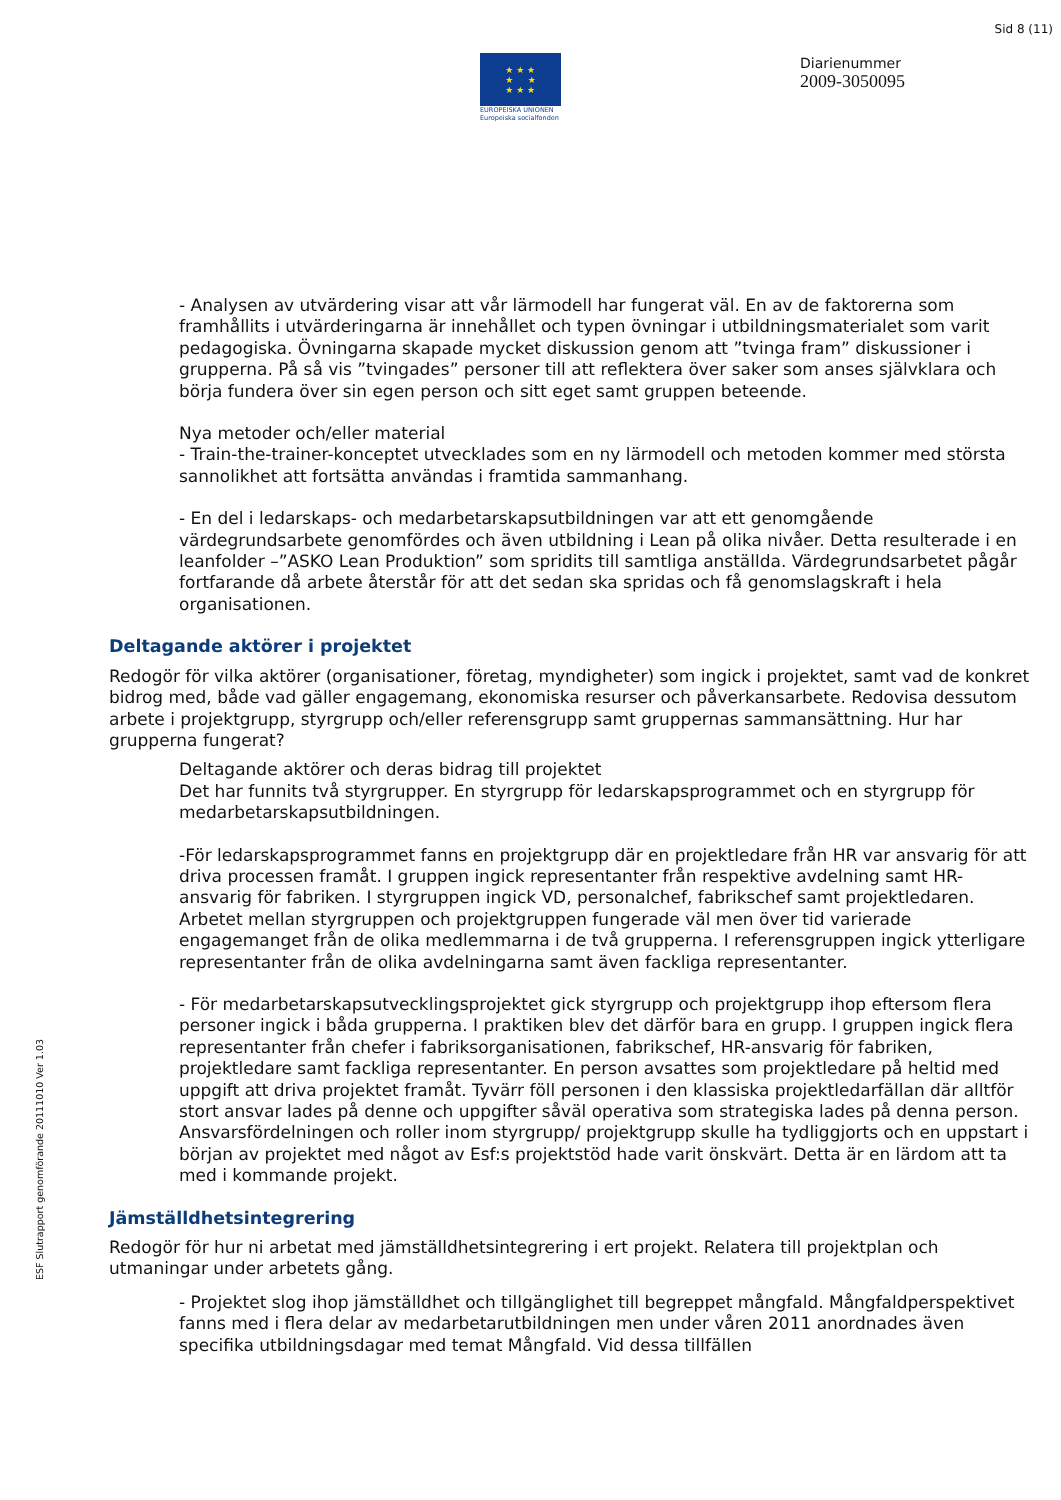Sid 8 (11)
★ ★ ★
★ ★
★ ★ ★
EUROPEISKA UNIONEN
Europeiska socialfonden
Diarienummer
2009-3050095
ESF Slutrapport genomförande 20111010 Ver 1.03
- Analysen av utvärdering visar att vår lärmodell har fungerat väl. En av de faktorerna som framhållits i utvärderingarna är innehållet och typen övningar i utbildningsmaterialet som varit pedagogiska. Övningarna skapade mycket diskussion genom att ”tvinga fram” diskussioner i grupperna. På så vis ”tvingades” personer till att reflektera över saker som anses självklara och börja fundera över sin egen person och sitt eget samt gruppen beteende.
Nya metoder och/eller material
- Train-the-trainer-konceptet utvecklades som en ny lärmodell och metoden kommer med största sannolikhet att fortsätta användas i framtida sammanhang.
- En del i ledarskaps- och medarbetarskapsutbildningen var att ett genomgående värdegrundsarbete genomfördes och även utbildning i Lean på olika nivåer. Detta resulterade i en leanfolder –”ASKO Lean Produktion” som spridits till samtliga anställda. Värdegrundsarbetet pågår fortfarande då arbete återstår för att det sedan ska spridas och få genomslagskraft i hela organisationen.
Deltagande aktörer i projektet
Redogör för vilka aktörer (organisationer, företag, myndigheter) som ingick i projektet, samt vad de konkret bidrog med, både vad gäller engagemang, ekonomiska resurser och påverkansarbete. Redovisa dessutom arbete i projektgrupp, styrgrupp och/eller referensgrupp samt gruppernas sammansättning. Hur har grupperna fungerat?
Deltagande aktörer och deras bidrag till projektet
Det har funnits två styrgrupper. En styrgrupp för ledarskapsprogrammet och en styrgrupp för medarbetarskapsutbildningen.
-För ledarskapsprogrammet fanns en projektgrupp där en projektledare från HR var ansvarig för att driva processen framåt. I gruppen ingick representanter från respektive avdelning samt HR-ansvarig för fabriken. I styrgruppen ingick VD, personalchef, fabrikschef samt projektledaren. Arbetet mellan styrgruppen och projektgruppen fungerade väl men över tid varierade engagemanget från de olika medlemmarna i de två grupperna. I referensgruppen ingick ytterligare representanter från de olika avdelningarna samt även fackliga representanter.
- För medarbetarskapsutvecklingsprojektet gick styrgrupp och projektgrupp ihop eftersom flera personer ingick i båda grupperna. I praktiken blev det därför bara en grupp. I gruppen ingick flera representanter från chefer i fabriksorganisationen, fabrikschef, HR-ansvarig för fabriken, projektledare samt fackliga representanter. En person avsattes som projektledare på heltid med uppgift att driva projektet framåt. Tyvärr föll personen i den klassiska projektledarfällan där alltför stort ansvar lades på denne och uppgifter såväl operativa som strategiska lades på denna person. Ansvarsfördelningen och roller inom styrgrupp/ projektgrupp skulle ha tydliggjorts och en uppstart i början av projektet med något av Esf:s projektstöd hade varit önskvärt. Detta är en lärdom att ta med i kommande projekt.
Jämställdhetsintegrering
Redogör för hur ni arbetat med jämställdhetsintegrering i ert projekt. Relatera till projektplan och utmaningar under arbetets gång.
- Projektet slog ihop jämställdhet och tillgänglighet till begreppet mångfald. Mångfaldperspektivet fanns med i flera delar av medarbetarutbildningen men under våren 2011 anordnades även specifika utbildningsdagar med temat Mångfald. Vid dessa tillfällen